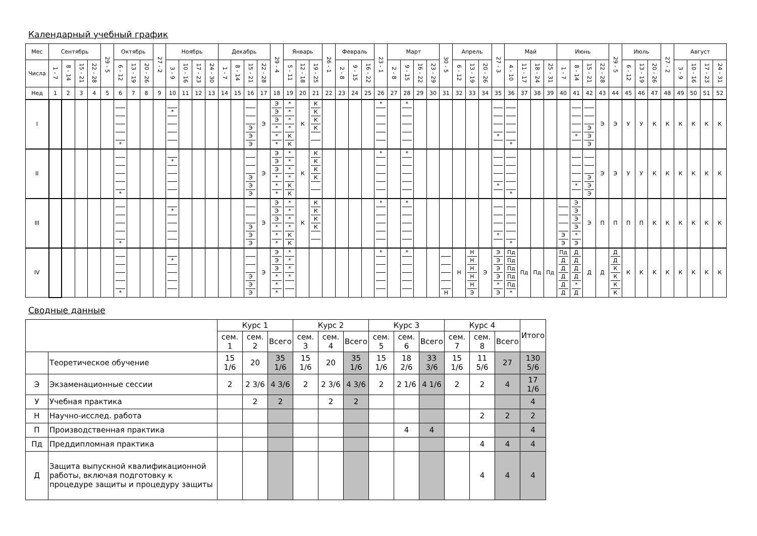Календарный учебный график
| Мес | Сентябрь | | | | 29 - 5 | Октябрь | | | 27 - 2 | Ноябрь | | | | Декабрь | | | | 29 - 4 | Январь | | | 26 - 1 | Февраль | | | 23 - 1 | Март | | | | 30 - 5 | Апрель | | | 27 - 3 | Май | | | | Июнь | | | | 29 - 5 | Июль | | | 27 - 2 | Август | | | |
| Числа | 1 - 7 | 8 - 14 | 15 - 21 | 22 - 28 | | 6 - 12 | 13 - 19 | 20 - 26 | | 3 - 9 | 10 - 16 | 17 - 23 | 24 - 30 | 1 - 7 | 8 - 14 | 15 - 21 | 22 - 28 | | 5 - 11 | 12 - 18 | 19 - 25 | | 2 - 8 | 9 - 15 | 16 - 22 | | 2 - 8 | 9 - 15 | 16 - 22 | 23 - 29 | | 6 - 12 | 13 - 19 | 20 - 26 | | 4 - 10 | 11 - 17 | 18 - 24 | 25 - 31 | 1 - 7 | 8 - 14 | 15 - 21 | 22 - 28 | | 6 - 12 | 13 - 19 | 20 - 26 | | 3 - 9 | 10 - 16 | 17 - 23 | 24 - 31 |
| Нед | 1 | 2 | 3 | 4 | 5 | 6 | 7 | 8 | 9 | 10 | 11 | 12 | 13 | 14 | 15 | 16 | 17 | 18 | 19 | 20 | 21 | 22 | 23 | 24 | 25 | 26 | 27 | 28 | 29 | 30 | 31 | 32 | 33 | 34 | 35 | 36 | 37 | 38 | 39 | 40 | 41 | 42 | 43 | 44 | 45 | 46 | 47 | 48 | 49 | 50 | 51 | 52 |
| I | | | | | | * | | | | * | | | | | | Э Э Э | Э | Э Э Э * * * | * * * * К К | К | К К К К | | | | | * | | * | | | | | | | * | * | | | | | * | Э Э Э | Э | Э | У | У | К | К | К | К | К | К |
| II | | | | | | * | | | | * | | | | | | Э Э Э | Э | Э Э Э * * * | * * * * К К | К | К К К К | | | | | * | | * | | | | | | | * | * | | | | | * | Э Э Э | Э | Э | У | У | К | К | К | К | К | К |
| III | | | | | | * | | | | * | | | | | | Э Э Э | Э | Э Э Э * * * | * * * * К К | К | К К К К | | | | | * | | * | | | | | | | * | * | | | | Э Э | Э Э Э Э * Э | Э | П | П | П | П | К | К | К | К | К | К |
| IV | | | | | | * | | | | * | | | | | | Э Э Э | Э | Э Э Э * * * | * * * * | | | | | | | * | | * | | | Н | Н | Н Н Н Н Н Э | Э | Э Э Э Э * Э | Пд Пд Пд Пд Пд * | Пд | Пд | Пд | Пд Д Д Д Д Д | Д Д Д Д * Д | Д | Д | Д Д К К К К | К | К | К | К | К | К | К | К |
Сводные данные
| | | Курс 1 | | | Курс 2 | | | Курс 3 | | | Курс 4 | | | Итого |
| | | сем. 1 | сем. 2 | Всего | сем. 3 | сем. 4 | Всего | сем. 5 | сем. 6 | Всего | сем. 7 | сем. 8 | Всего | |
| | Теоретическое обучение | 15 1/6 | 20 | 35 1/6 | 15 1/6 | 20 | 35 1/6 | 15 1/6 | 18 2/6 | 33 3/6 | 15 1/6 | 11 5/6 | 27 | 130 5/6 |
| Э | Экзаменационные сессии | 2 | 2 3/6 | 4 3/6 | 2 | 2 3/6 | 4 3/6 | 2 | 2 1/6 | 4 1/6 | 2 | 2 | 4 | 17 1/6 |
| У | Учебная практика | | 2 | 2 | | 2 | 2 | | | | | | | 4 |
| Н | Научно-исслед. работа | | | | | | | | | | | 2 | 2 | 2 |
| П | Производственная практика | | | | | | | | 4 | 4 | | | | 4 |
| Пд | Преддипломная практика | | | | | | | | | | | 4 | 4 | 4 |
| Д | Защита выпускной квалификационной работы, включая подготовку к процедуре защиты и процедуру защиты | | | | | | | | | | | 4 | 4 | 4 |